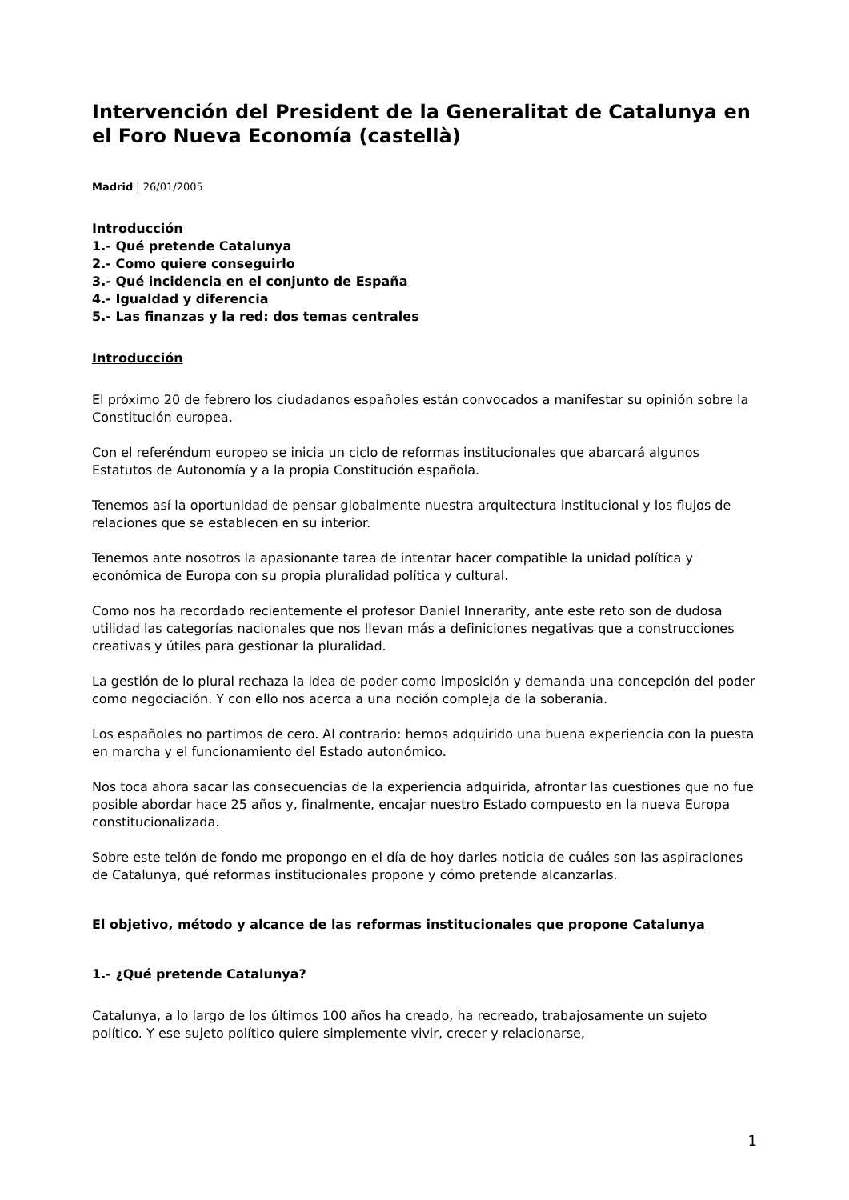Intervención del President de la Generalitat de Catalunya en el Foro Nueva Economía (castellà)
Madrid | 26/01/2005
Introducción
1.- Qué pretende Catalunya
2.- Como quiere conseguirlo
3.- Qué incidencia en el conjunto de España
4.- Igualdad y diferencia
5.- Las finanzas y la red: dos temas centrales
Introducción
El próximo 20 de febrero los ciudadanos españoles están convocados a manifestar su opinión sobre la Constitución europea.
Con el referéndum europeo se inicia un ciclo de reformas institucionales que abarcará algunos Estatutos de Autonomía y a la propia Constitución española.
Tenemos así la oportunidad de pensar globalmente nuestra arquitectura institucional y los flujos de relaciones que se establecen en su interior.
Tenemos ante nosotros la apasionante tarea de intentar hacer compatible la unidad política y económica de Europa con su propia pluralidad política y cultural.
Como nos ha recordado recientemente el profesor Daniel Innerarity, ante este reto son de dudosa utilidad las categorías nacionales que nos llevan más a definiciones negativas que a construcciones creativas y útiles para gestionar la pluralidad.
La gestión de lo plural rechaza la idea de poder como imposición y demanda una concepción del poder como negociación. Y con ello nos acerca a una noción compleja de la soberanía.
Los españoles no partimos de cero. Al contrario: hemos adquirido una buena experiencia con la puesta en marcha y el funcionamiento del Estado autonómico.
Nos toca ahora sacar las consecuencias de la experiencia adquirida, afrontar las cuestiones que no fue posible abordar hace 25 años y, finalmente, encajar nuestro Estado compuesto en la nueva Europa constitucionalizada.
Sobre este telón de fondo me propongo en el día de hoy darles noticia de cuáles son las aspiraciones de Catalunya, qué reformas institucionales propone y cómo pretende alcanzarlas.
El objetivo, método y alcance de las reformas institucionales que propone Catalunya
1.- ¿Qué pretende Catalunya?
Catalunya, a lo largo de los últimos 100 años ha creado, ha recreado, trabajosamente un sujeto político. Y ese sujeto político quiere simplemente vivir, crecer y relacionarse,
1